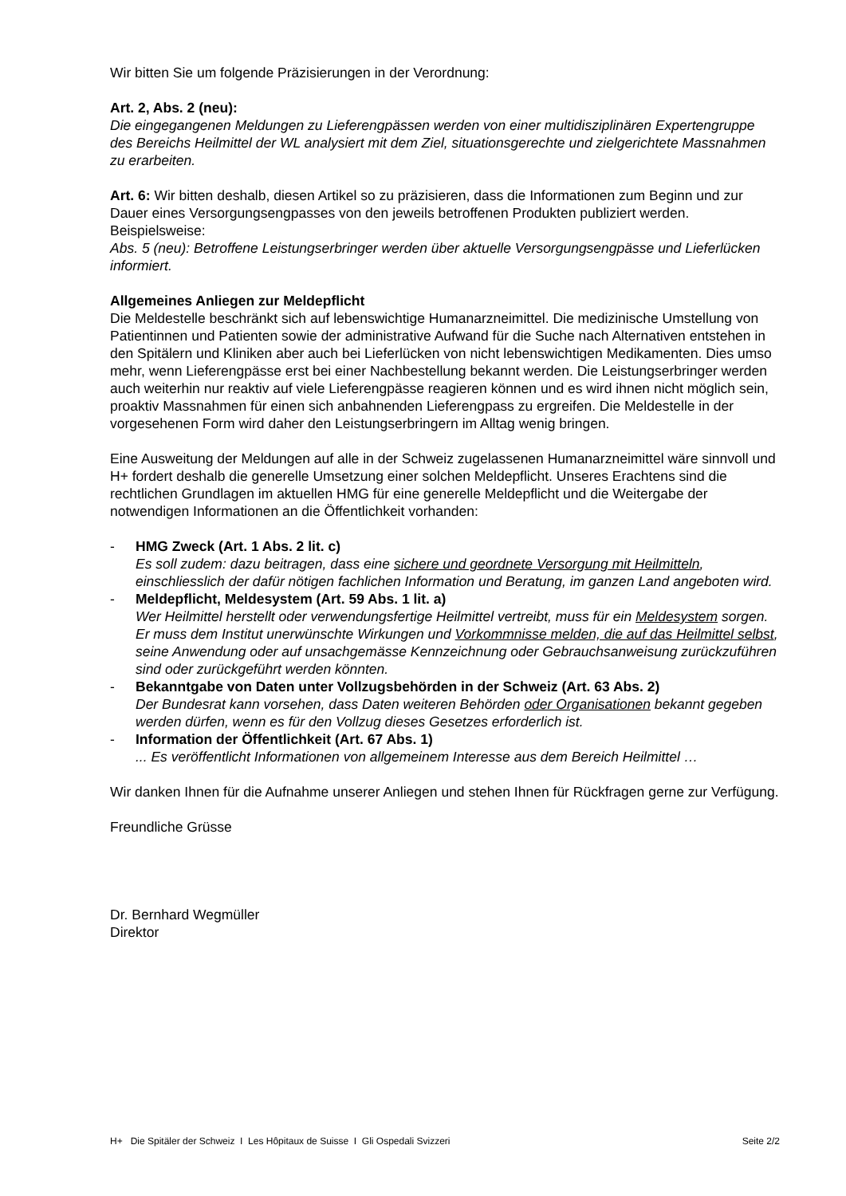Wir bitten Sie um folgende Präzisierungen in der Verordnung:
Art. 2, Abs. 2 (neu):
Die eingegangenen Meldungen zu Lieferengpässen werden von einer multidisziplinären Expertengruppe des Bereichs Heilmittel der WL analysiert mit dem Ziel, situationsgerechte und zielgerichtete Massnahmen zu erarbeiten.
Art. 6: Wir bitten deshalb, diesen Artikel so zu präzisieren, dass die Informationen zum Beginn und zur Dauer eines Versorgungsengpasses von den jeweils betroffenen Produkten publiziert werden. Beispielsweise:
Abs. 5 (neu): Betroffene Leistungserbringer werden über aktuelle Versorgungsengpässe und Lieferlücken informiert.
Allgemeines Anliegen zur Meldepflicht
Die Meldestelle beschränkt sich auf lebenswichtige Humanarzneimittel. Die medizinische Umstellung von Patientinnen und Patienten sowie der administrative Aufwand für die Suche nach Alternativen entstehen in den Spitälern und Kliniken aber auch bei Lieferlücken von nicht lebenswichtigen Medikamenten. Dies umso mehr, wenn Lieferengpässe erst bei einer Nachbestellung bekannt werden. Die Leistungserbringer werden auch weiterhin nur reaktiv auf viele Lieferengpässe reagieren können und es wird ihnen nicht möglich sein, proaktiv Massnahmen für einen sich anbahnenden Lieferengpass zu ergreifen. Die Meldestelle in der vorgesehenen Form wird daher den Leistungserbringern im Alltag wenig bringen.
Eine Ausweitung der Meldungen auf alle in der Schweiz zugelassenen Humanarzneimittel wäre sinnvoll und H+ fordert deshalb die generelle Umsetzung einer solchen Meldepflicht. Unseres Erachtens sind die rechtlichen Grundlagen im aktuellen HMG für eine generelle Meldepflicht und die Weitergabe der notwendigen Informationen an die Öffentlichkeit vorhanden:
- HMG Zweck (Art. 1 Abs. 2 lit. c)
Es soll zudem: dazu beitragen, dass eine sichere und geordnete Versorgung mit Heilmitteln, einschliesslich der dafür nötigen fachlichen Information und Beratung, im ganzen Land angeboten wird.
- Meldepflicht, Meldesystem (Art. 59 Abs. 1 lit. a)
Wer Heilmittel herstellt oder verwendungsfertige Heilmittel vertreibt, muss für ein Meldesystem sorgen. Er muss dem Institut unerwünschte Wirkungen und Vorkommnisse melden, die auf das Heilmittel selbst, seine Anwendung oder auf unsachgemässe Kennzeichnung oder Gebrauchsanweisung zurückzuführen sind oder zurückgeführt werden könnten.
- Bekanntgabe von Daten unter Vollzugsbehörden in der Schweiz (Art. 63 Abs. 2)
Der Bundesrat kann vorsehen, dass Daten weiteren Behörden oder Organisationen bekannt gegeben werden dürfen, wenn es für den Vollzug dieses Gesetzes erforderlich ist.
- Information der Öffentlichkeit (Art. 67 Abs. 1)
... Es veröffentlicht Informationen von allgemeinem Interesse aus dem Bereich Heilmittel …
Wir danken Ihnen für die Aufnahme unserer Anliegen und stehen Ihnen für Rückfragen gerne zur Verfügung.
Freundliche Grüsse
Dr. Bernhard Wegmüller
Direktor
H+ Die Spitäler der Schweiz I Les Hôpitaux de Suisse I Gli Ospedali Svizzeri Seite 2/2